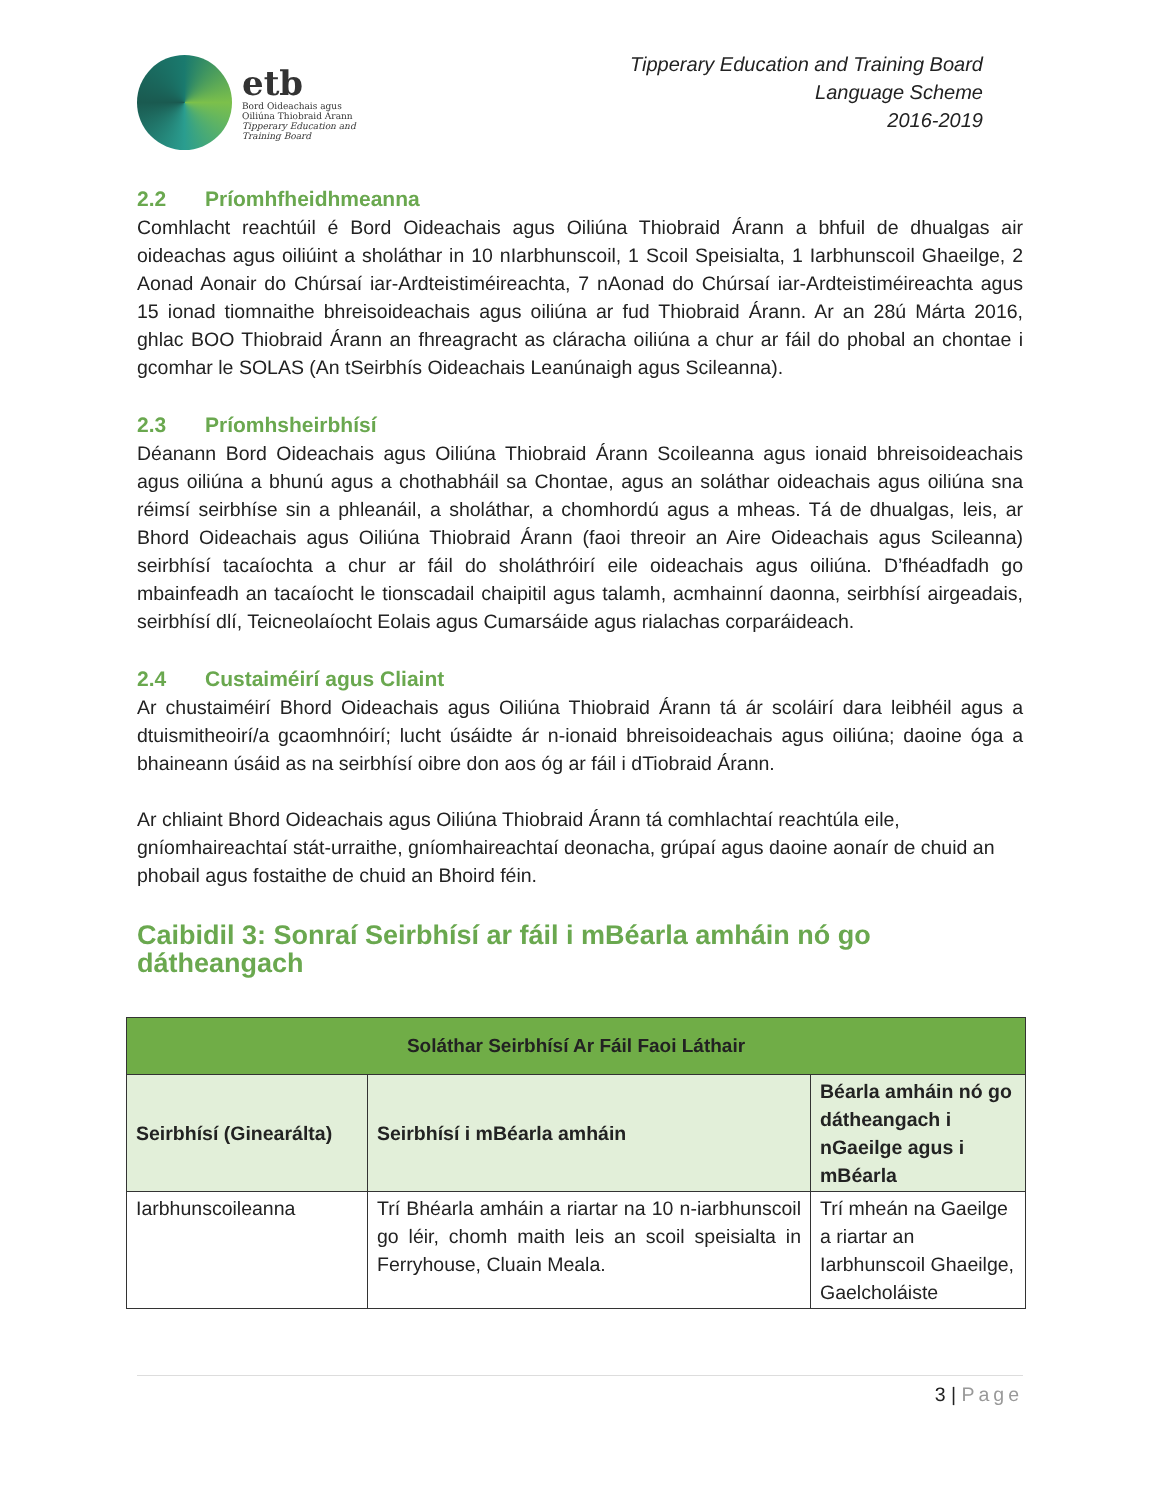etb
Bord Oideachais agus
Oiliúna Thiobraid Árann
Tipperary Education and
Training Board
Tipperary Education and Training Board
Language Scheme
2016-2019
2.2 Príomhfheidhmeanna
Comhlacht reachtúil é Bord Oideachais agus Oiliúna Thiobraid Árann a bhfuil de dhualgas air oideachas agus oiliúint a sholáthar in 10 nIarbhunscoil, 1 Scoil Speisialta, 1 Iarbhunscoil Ghaeilge, 2 Aonad Aonair do Chúrsaí iar-Ardteistiméireachta, 7 nAonad do Chúrsaí iar-Ardteistiméireachta agus 15 ionad tiomnaithe bhreisoideachais agus oiliúna ar fud Thiobraid Árann. Ar an 28ú Márta 2016, ghlac BOO Thiobraid Árann an fhreagracht as cláracha oiliúna a chur ar fáil do phobal an chontae i gcomhar le SOLAS (An tSeirbhís Oideachais Leanúnaigh agus Scileanna).
2.3 Príomhsheirbhísí
Déanann Bord Oideachais agus Oiliúna Thiobraid Árann Scoileanna agus ionaid bhreisoideachais agus oiliúna a bhunú agus a chothabháil sa Chontae, agus an soláthar oideachais agus oiliúna sna réimsí seirbhíse sin a phleanáil, a sholáthar, a chomhordú agus a mheas. Tá de dhualgas, leis, ar Bhord Oideachais agus Oiliúna Thiobraid Árann (faoi threoir an Aire Oideachais agus Scileanna) seirbhísí tacaíochta a chur ar fáil do sholáthróirí eile oideachais agus oiliúna. D’fhéadfadh go mbainfeadh an tacaíocht le tionscadail chaipitil agus talamh, acmhainní daonna, seirbhísí airgeadais, seirbhísí dlí, Teicneolaíocht Eolais agus Cumarsáide agus rialachas corparáideach.
2.4 Custaiméirí agus Cliaint
Ar chustaiméirí Bhord Oideachais agus Oiliúna Thiobraid Árann tá ár scoláirí dara leibhéil agus a dtuismitheoirí/a gcaomhnóirí; lucht úsáidte ár n-ionaid bhreisoideachais agus oiliúna; daoine óga a bhaineann úsáid as na seirbhísí oibre don aos óg ar fáil i dTiobraid Árann.
Ar chliaint Bhord Oideachais agus Oiliúna Thiobraid Árann tá comhlachtaí reachtúla eile, gníomhaireachtaí stát-urraithe, gníomhaireachtaí deonacha, grúpaí agus daoine aonaír de chuid an phobail agus fostaithe de chuid an Bhoird féin.
Caibidil 3: Sonraí Seirbhísí ar fáil i mBéarla amháin nó go dátheangach
| Soláthar Seirbhísí Ar Fáil Faoi Láthair | | |
| --- | --- | --- |
| Seirbhísí (Ginearálta) | Seirbhísí i mBéarla amháin | Béarla amháin nó go dátheangach i nGaeilge agus i mBéarla |
| Iarbhunscoileanna | Trí Bhéarla amháin a riartar na 10 n-iarbhunscoil go léir, chomh maith leis an scoil speisialta in Ferryhouse, Cluain Meala. | Trí mheán na Gaeilge a riartar an Iarbhunscoil Ghaeilge, Gaelcholáiste |
3 | Page